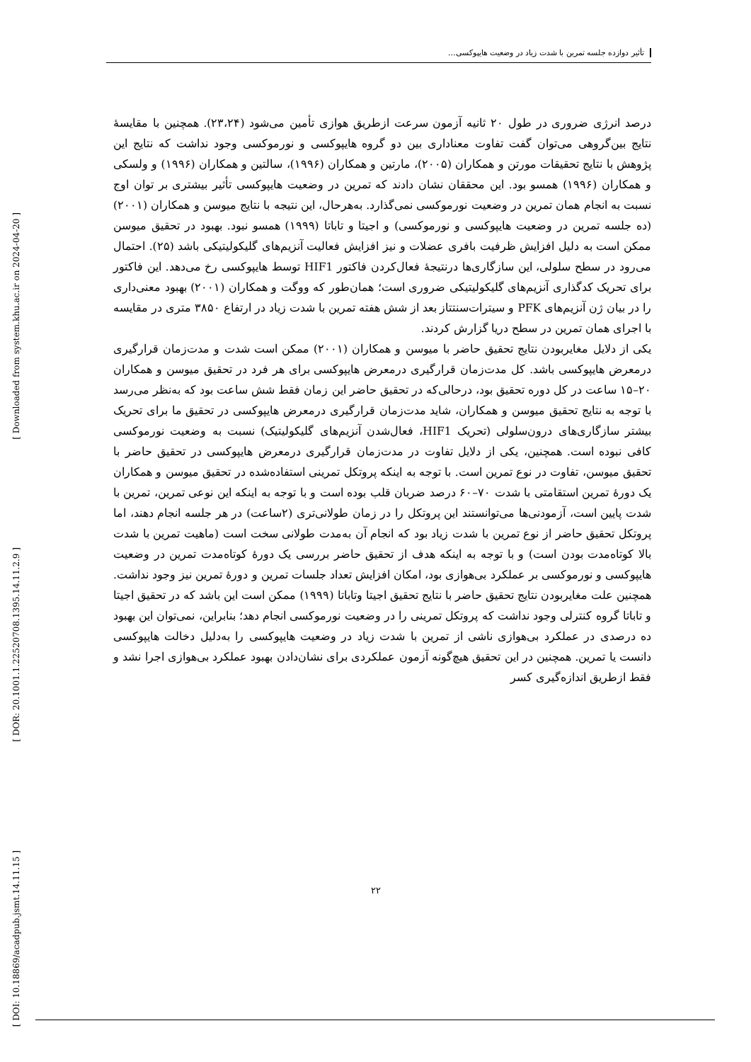تأثیر دوازده جلسه تمرین با شدت زیاد در وضعیت هایپوکسی...
[ Downloaded from system.khu.ac.ir on 2024-04-20 ]
[ DOR: 20.1001.1.22520708.1395.14.11.2.9 ]
[ DOI: 10.18869/acadpub.jsmt.14.11.15 ]
درصد انرژی ضروری در طول ۲۰ ثانیه آزمون سرعت ازطریق هوازی تأمین می‌شود (۲۳،۲۴). همچنین با مقایسهٔ نتایج بین‌گروهی می‌توان گفت تفاوت معناداری بین دو گروه هایپوکسی و نورموکسی وجود نداشت که نتایج این پژوهش با نتایج تحقیقات مورتن و همکاران (۲۰۰۵)، مارتین و همکاران (۱۹۹۶)، سالتین و همکاران (۱۹۹۶) و ولسکی و همکاران (۱۹۹۶) همسو بود. این محققان نشان دادند که تمرین در وضعیت هایپوکسی تأثیر بیشتری بر توان اوج نسبت به انجام همان تمرین در وضعیت نورموکسی نمی‌گذارد. به‌هرحال، این نتیجه با نتایج میوسن و همکاران (۲۰۰۱) (ده جلسه تمرین در وضعیت هایپوکسی و نورموکسی) و اجیتا و تاباتا (۱۹۹۹) همسو نبود. بهبود در تحقیق میوسن ممکن است به دلیل افزایش ظرفیت بافری عضلات و نیز افزایش فعالیت آنزیم‌های گلیکولیتیکی باشد (۲۵). احتمال می‌رود در سطح سلولی، این سازگاری‌ها درنتیجهٔ فعال‌کردن فاکتور HIF1 توسط هایپوکسی رخ می‌دهد. این فاکتور برای تحریک کدگذاری آنزیم‌های گلیکولیتیکی ضروری است؛ همان‌طور که ووگت و همکاران (۲۰۰۱) بهبود معنی‌داری را در بیان ژن آنزیم‌های PFK و سیترات‌سنتتاز بعد از شش هفته تمرین با شدت زیاد در ارتفاع ۳۸۵۰ متری در مقایسه با اجرای همان تمرین در سطح دریا گزارش کردند.
یکی از دلایل مغایربودن نتایج تحقیق حاضر با میوسن و همکاران (۲۰۰۱) ممکن است شدت و مدت‌زمان قرارگیری درمعرض هایپوکسی باشد. کل مدت‌زمان قرارگیری درمعرض هایپوکسی برای هر فرد در تحقیق میوسن و همکاران ۲۰–۱۵ ساعت در کل دوره تحقیق بود، درحالی‌که در تحقیق حاضر این زمان فقط شش ساعت بود که به‌نظر می‌رسد با توجه به نتایج تحقیق میوسن و همکاران، شاید مدت‌زمان قرارگیری درمعرض هایپوکسی در تحقیق ما برای تحریک بیشتر سازگاری‌های درون‌سلولی (تحریک HIF1، فعال‌شدن آنزیم‌های گلیکولیتیک) نسبت به وضعیت نورموکسی کافی نبوده است. همچنین، یکی از دلایل تفاوت در مدت‌زمان قرارگیری درمعرض هایپوکسی در تحقیق حاضر با تحقیق میوسن، تفاوت در نوع تمرین است. با توجه به اینکه پروتکل تمرینی استفاده‌شده در تحقیق میوسن و همکاران یک دورهٔ تمرین استقامتی با شدت ۷۰–۶۰ درصد ضربان قلب بوده است و با توجه به اینکه این نوعی تمرین، تمرین با شدت پایین است، آزمودنی‌ها می‌توانستند این پروتکل را در زمان طولانی‌تری (۲ساعت) در هر جلسه انجام دهند، اما پروتکل تحقیق حاضر از نوع تمرین با شدت زیاد بود که انجام آن به‌مدت طولانی سخت است (ماهیت تمرین با شدت بالا کوتاه‌مدت بودن است) و با توجه به اینکه هدف از تحقیق حاضر بررسی یک دورهٔ کوتاه‌مدت تمرین در وضعیت هایپوکسی و نورموکسی بر عملکرد بی‌هوازی بود، امکان افزایش تعداد جلسات تمرین و دورهٔ تمرین نیز وجود نداشت. همچنین علت مغایربودن نتایج تحقیق حاضر با نتایج تحقیق اجیتا وتاباتا (۱۹۹۹) ممکن است این باشد که در تحقیق اجیتا و تاباتا گروه کنترلی وجود نداشت که پروتکل تمرینی را در وضعیت نورموکسی انجام دهد؛ بنابراین، نمی‌توان این بهبود ده درصدی در عملکرد بی‌هوازی ناشی از تمرین با شدت زیاد در وضعیت هایپوکسی را به‌دلیل دخالت هایپوکسی دانست یا تمرین. همچنین در این تحقیق هیچ‌گونه آزمون عملکردی برای نشان‌دادن بهبود عملکرد بی‌هوازی اجرا نشد و فقط ازطریق اندازه‌گیری کسر
۲۲